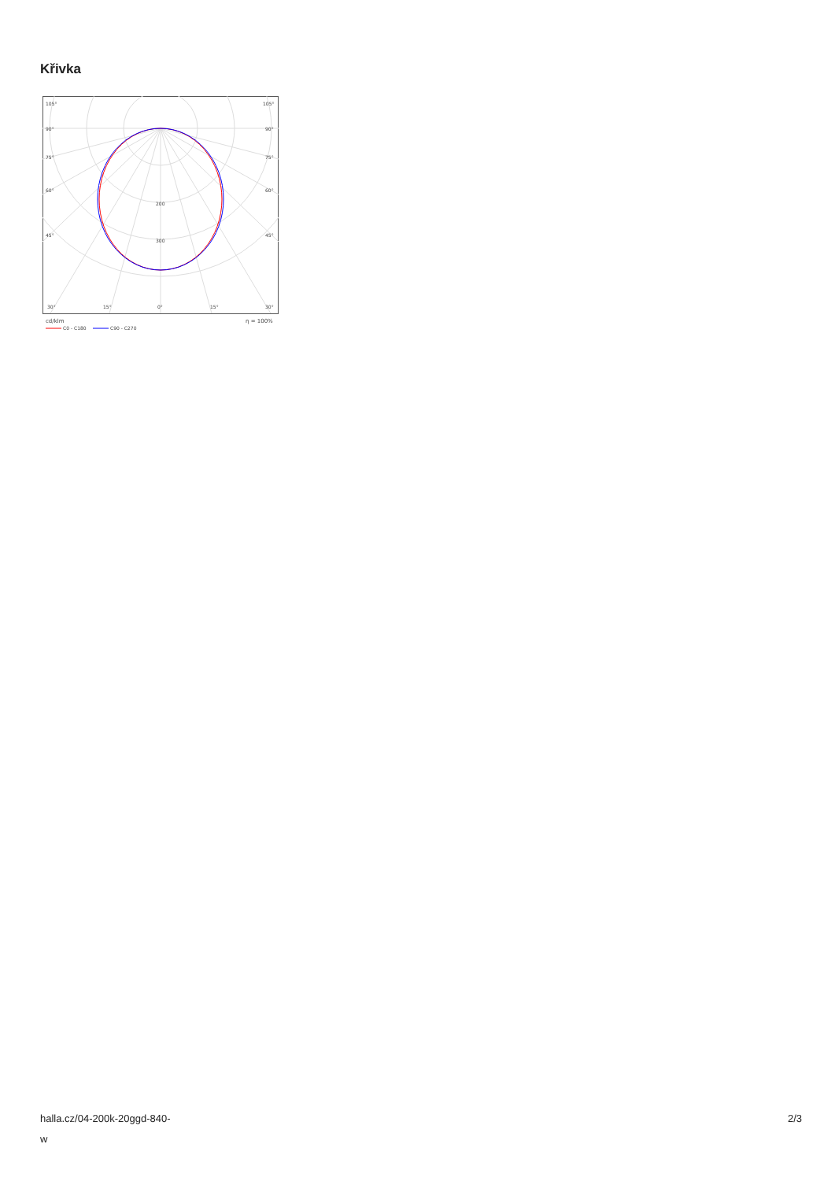Křivka
105°
105°
90°
90°
75°
75°
60°
60°
45°
45°
200
300
30°
15°
0°
15°
30°
cd/klm
η = 100%
C0 - C180
C90 - C270
halla.cz/04-200k-20ggd-840-
w
2/3